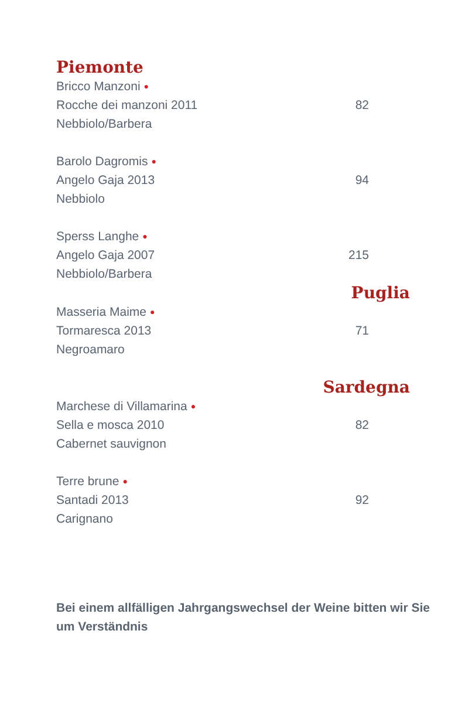Piemonte
Bricco Manzoni ●
Rocche dei manzoni 2011 82
Nebbiolo/Barbera
Barolo Dagromis ●
Angelo Gaja 2013 94
Nebbiolo
Sperss Langhe ●
Angelo Gaja 2007 215
Nebbiolo/Barbera
Puglia
Masseria Maime ●
Tormaresca 2013 71
Negroamaro
Sardegna
Marchese di Villamarina ●
Sella e mosca 2010 82
Cabernet sauvignon
Terre brune ●
Santadi 2013 92
Carignano
Bei einem allfälligen Jahrgangswechsel der Weine bitten wir Sie um Verständnis